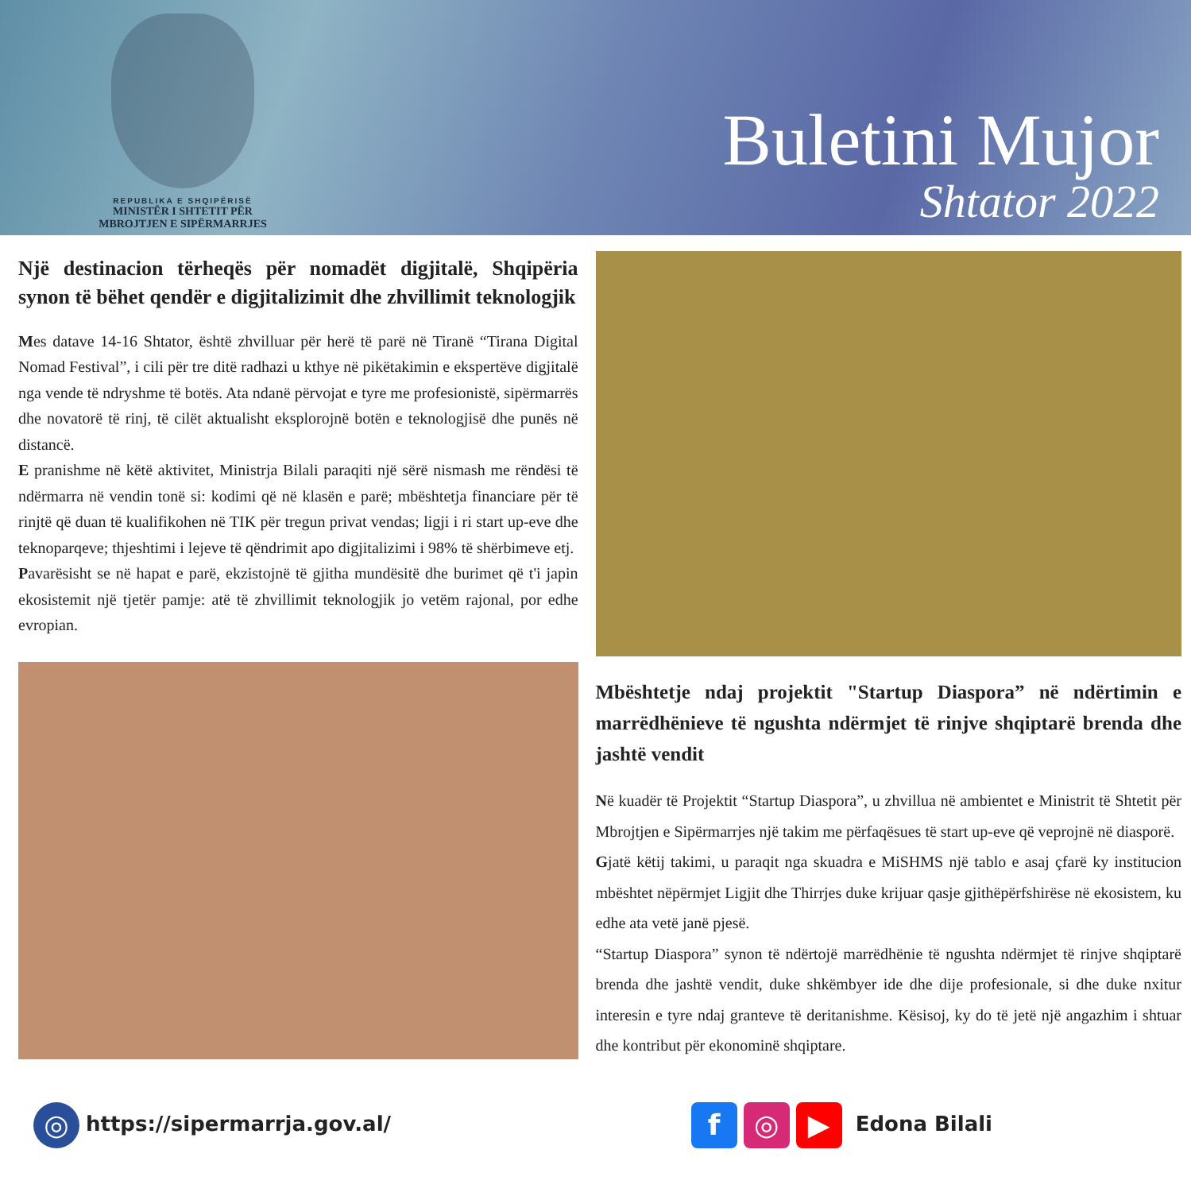REPUBLIKA E SHQIPËRISË
MINISTËR I SHTETIT PËR
MBROJTJEN E SIPËRMARRJES
Buletini Mujor
Shtator 2022
Një destinacion tërheqës për nomadët digjitalë, Shqipëria synon të bëhet qendër e digjitalizimit dhe zhvillimit teknologjik
Mes datave 14-16 Shtator, është zhvilluar për herë të parë në Tiranë “Tirana Digital Nomad Festival”, i cili për tre ditë radhazi u kthye në pikëtakimin e ekspertëve digjitalë nga vende të ndryshme të botës. Ata ndanë përvojat e tyre me profesionistë, sipërmarrës dhe novatorë të rinj, të cilët aktualisht eksplorojnë botën e teknologjisë dhe punës në distancë.
E pranishme në këtë aktivitet, Ministrja Bilali paraqiti një sërë nismash me rëndësi të ndërmarra në vendin tonë si: kodimi që në klasën e parë; mbështetja financiare për të rinjtë që duan të kualifikohen në TIK për tregun privat vendas; ligji i ri start up-eve dhe teknoparqeve; thjeshtimi i lejeve të qëndrimit apo digjitalizimi i 98% të shërbimeve etj.
Pavarësisht se në hapat e parë, ekzistojnë të gjitha mundësitë dhe burimet që t'i japin ekosistemit një tjetër pamje: atë të zhvillimit teknologjik jo vetëm rajonal, por edhe evropian.
Mbështetje ndaj projektit "Startup Diaspora” në ndërtimin e marrëdhënieve të ngushta ndërmjet të rinjve shqiptarë brenda dhe jashtë vendit
Në kuadër të Projektit “Startup Diaspora”, u zhvillua në ambientet e Ministrit të Shtetit për Mbrojtjen e Sipërmarrjes një takim me përfaqësues të start up-eve që veprojnë në diasporë.
Gjatë këtij takimi, u paraqit nga skuadra e MiSHMS një tablo e asaj çfarë ky institucion mbështet nëpërmjet Ligjit dhe Thirrjes duke krijuar qasje gjithëpërfshirëse në ekosistem, ku edhe ata vetë janë pjesë.
“Startup Diaspora” synon të ndërtojë marrëdhënie të ngushta ndërmjet të rinjve shqiptarë brenda dhe jashtë vendit, duke shkëmbyer ide dhe dije profesionale, si dhe duke nxitur interesin e tyre ndaj granteve të deritanishme. Kësisoj, ky do të jetë një angazhim i shtuar dhe kontribut për ekonominë shqiptare.
◎ https://sipermarrja.gov.al/
f ◎ ▶ Edona Bilali